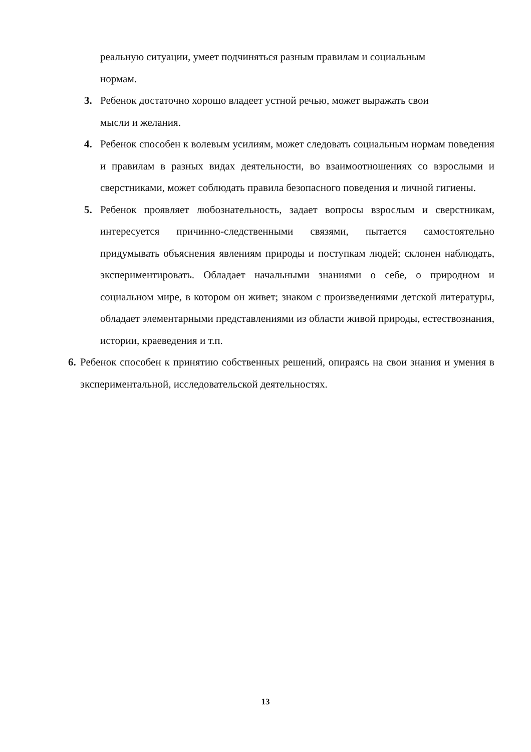реальную ситуации, умеет подчиняться разным правилам и социальным
нормам.
3. Ребенок достаточно хорошо владеет устной речью, может выражать свои
мысли и желания.
4. Ребенок способен к волевым усилиям, может следовать социальным нормам поведения и правилам в разных видах деятельности, во взаимоотношениях со взрослыми и сверстниками, может соблюдать правила безопасного поведения и личной гигиены.
5. Ребенок проявляет любознательность, задает вопросы взрослым и сверстникам, интересуется причинно-следственными связями, пытается самостоятельно придумывать объяснения явлениям природы и поступкам людей; склонен наблюдать, экспериментировать. Обладает начальными знаниями о себе, о природном и социальном мире, в котором он живет; знаком с произведениями детской литературы, обладает элементарными представлениями из области живой природы, естествознания, истории, краеведения и т.п.
6.
Ребенок способен к принятию собственных решений, опираясь на свои знания и умения в экспериментальной, исследовательской деятельностях.
13